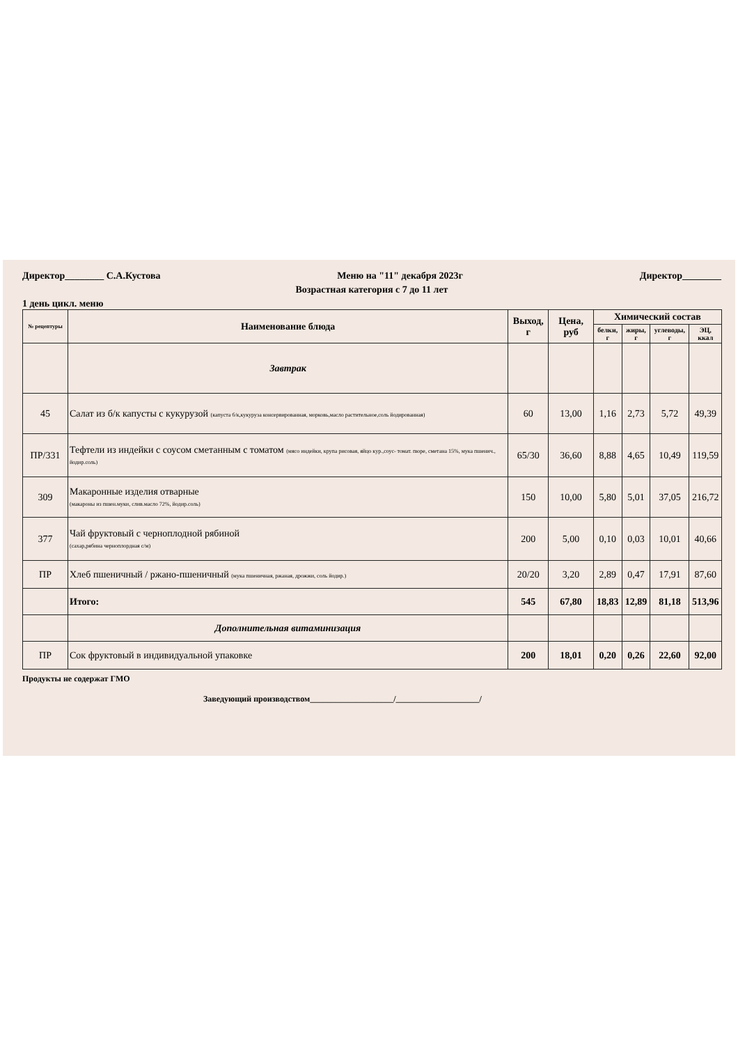Директор________ С.А.Кустова Меню на "11" декабря 2023г Директор________
Возрастная категория с 7 до 11 лет
1 день цикл. меню
| № рецептуры | Наименование блюда | Выход, г | Цена, руб | Химический состав | | | |
| --- | --- | --- | --- | --- | --- | --- | --- |
| | | | | белки, г | жиры, г | углеводы, г | ЭЦ, ккал |
| | Завтрак | | | | | | |
| 45 | Салат из б/к капусты с кукурузой (капуста б/к,кукуруза консервированная, морковь,масло растительное,соль йодированная) | 60 | 13,00 | 1,16 | 2,73 | 5,72 | 49,39 |
| ПР/331 | Тефтели из индейки с соусом сметанным с томатом (мясо индейки, крупа рисовая, яйцо кур.,соус- томат. пюре, сметана 15%, мука пшенич., йодир.соль) | 65/30 | 36,60 | 8,88 | 4,65 | 10,49 | 119,59 |
| 309 | Макаронные изделия отварные (макароны из пшен.муки, слив.масло 72%, йодир.соль) | 150 | 10,00 | 5,80 | 5,01 | 37,05 | 216,72 |
| 377 | Чай фруктовый с черноплодной рябиной (сахар,рябина черноплордная с/м) | 200 | 5,00 | 0,10 | 0,03 | 10,01 | 40,66 |
| ПР | Хлеб пшеничный / ржано-пшеничный (мука пшеничная, ржаная, дрожжи, соль йодир.) | 20/20 | 3,20 | 2,89 | 0,47 | 17,91 | 87,60 |
| | Итого: | 545 | 67,80 | 18,83 | 12,89 | 81,18 | 513,96 |
| | Дополнительная витаминизация | | | | | | |
| ПР | Сок фруктовый в индивидуальной упаковке | 200 | 18,01 | 0,20 | 0,26 | 22,60 | 92,00 |
Продукты не содержат ГМО
Заведующий производством____________________/____________________/